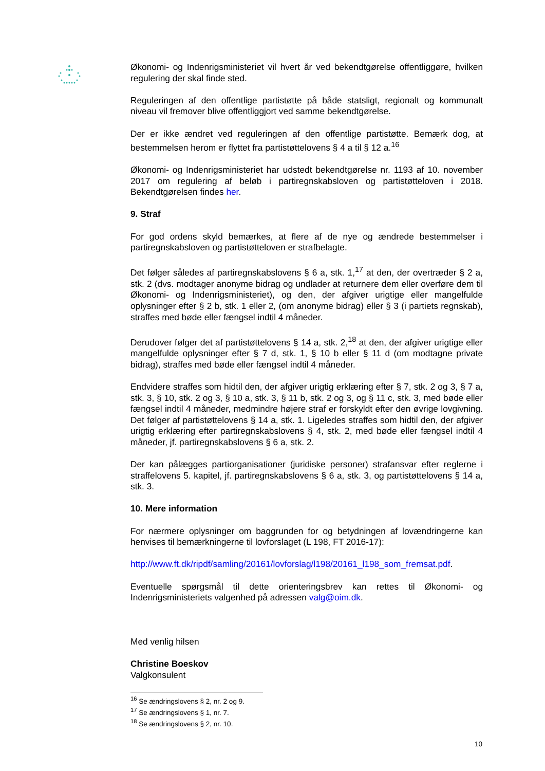Økonomi- og Indenrigsministeriet vil hvert år ved bekendtgørelse offentliggøre, hvilken regulering der skal finde sted.
Reguleringen af den offentlige partistøtte på både statsligt, regionalt og kommunalt niveau vil fremover blive offentliggjort ved samme bekendtgørelse.
Der er ikke ændret ved reguleringen af den offentlige partistøtte. Bemærk dog, at bestemmelsen herom er flyttet fra partistøttelovens § 4 a til § 12 a.<sup>16</sup>
Økonomi- og Indenrigsministeriet har udstedt bekendtgørelse nr. 1193 af 10. november 2017 om regulering af beløb i partiregnskabsloven og partistøtteloven i 2018. Bekendtgørelsen findes her.
9. Straf
For god ordens skyld bemærkes, at flere af de nye og ændrede bestemmelser i partiregnskabsloven og partistøtteloven er strafbelagte.
Det følger således af partiregnskabslovens § 6 a, stk. 1,<sup>17</sup> at den, der overtræder § 2 a, stk. 2 (dvs. modtager anonyme bidrag og undlader at returnere dem eller overføre dem til Økonomi- og Indenrigsministeriet), og den, der afgiver urigtige eller mangelfulde oplysninger efter § 2 b, stk. 1 eller 2, (om anonyme bidrag) eller § 3 (i partiets regnskab), straffes med bøde eller fængsel indtil 4 måneder.
Derudover følger det af partistøttelovens § 14 a, stk. 2,<sup>18</sup> at den, der afgiver urigtige eller mangelfulde oplysninger efter § 7 d, stk. 1, § 10 b eller § 11 d (om modtagne private bidrag), straffes med bøde eller fængsel indtil 4 måneder.
Endvidere straffes som hidtil den, der afgiver urigtig erklæring efter § 7, stk. 2 og 3, § 7 a, stk. 3, § 10, stk. 2 og 3, § 10 a, stk. 3, § 11 b, stk. 2 og 3, og § 11 c, stk. 3, med bøde eller fængsel indtil 4 måneder, medmindre højere straf er forskyldt efter den øvrige lovgivning. Det følger af partistøttelovens § 14 a, stk. 1. Ligeledes straffes som hidtil den, der afgiver urigtig erklæring efter partiregnskabslovens § 4, stk. 2, med bøde eller fængsel indtil 4 måneder, jf. partiregnskabslovens § 6 a, stk. 2.
Der kan pålægges partiorganisationer (juridiske personer) strafansvar efter reglerne i straffelovens 5. kapitel, jf. partiregnskabslovens § 6 a, stk. 3, og partistøttelovens § 14 a, stk. 3.
10. Mere information
For nærmere oplysninger om baggrunden for og betydningen af lovændringerne kan henvises til bemærkningerne til lovforslaget (L 198, FT 2016-17):
http://www.ft.dk/ripdf/samling/20161/lovforslag/l198/20161_l198_som_fremsat.pdf.
Eventuelle spørgsmål til dette orienteringsbrev kan rettes til Økonomi- og Indenrigsministeriets valgenhed på adressen valg@oim.dk.
Med venlig hilsen
Christine Boeskov
Valgkonsulent
<sup>16</sup> Se ændringslovens § 2, nr. 2 og 9.
<sup>17</sup> Se ændringslovens § 1, nr. 7.
<sup>18</sup> Se ændringslovens § 2, nr. 10.
10